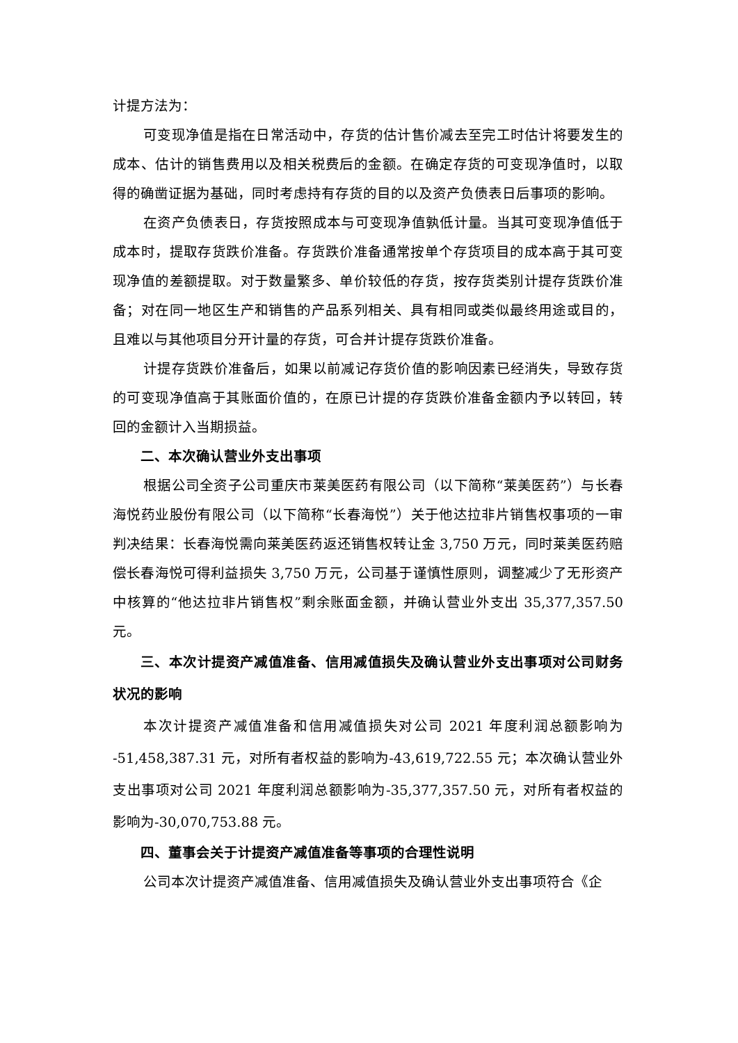计提方法为：
可变现净值是指在日常活动中，存货的估计售价减去至完工时估计将要发生的成本、估计的销售费用以及相关税费后的金额。在确定存货的可变现净值时，以取得的确凿证据为基础，同时考虑持有存货的目的以及资产负债表日后事项的影响。
在资产负债表日，存货按照成本与可变现净值孰低计量。当其可变现净值低于成本时，提取存货跌价准备。存货跌价准备通常按单个存货项目的成本高于其可变现净值的差额提取。对于数量繁多、单价较低的存货，按存货类别计提存货跌价准备；对在同一地区生产和销售的产品系列相关、具有相同或类似最终用途或目的，且难以与其他项目分开计量的存货，可合并计提存货跌价准备。
计提存货跌价准备后，如果以前减记存货价值的影响因素已经消失，导致存货的可变现净值高于其账面价值的，在原已计提的存货跌价准备金额内予以转回，转回的金额计入当期损益。
二、本次确认营业外支出事项
根据公司全资子公司重庆市莱美医药有限公司（以下简称“莱美医药”）与长春海悦药业股份有限公司（以下简称“长春海悦”）关于他达拉非片销售权事项的一审判决结果：长春海悦需向莱美医药返还销售权转让金 3,750 万元，同时莱美医药赔偿长春海悦可得利益损失 3,750 万元，公司基于谨慎性原则，调整减少了无形资产中核算的“他达拉非片销售权”剩余账面金额，并确认营业外支出 35,377,357.50 元。
三、本次计提资产减值准备、信用减值损失及确认营业外支出事项对公司财务状况的影响
本次计提资产减值准备和信用减值损失对公司 2021 年度利润总额影响为 -51,458,387.31 元，对所有者权益的影响为-43,619,722.55 元；本次确认营业外支出事项对公司 2021 年度利润总额影响为-35,377,357.50 元，对所有者权益的影响为-30,070,753.88 元。
四、董事会关于计提资产减值准备等事项的合理性说明
公司本次计提资产减值准备、信用减值损失及确认营业外支出事项符合《企